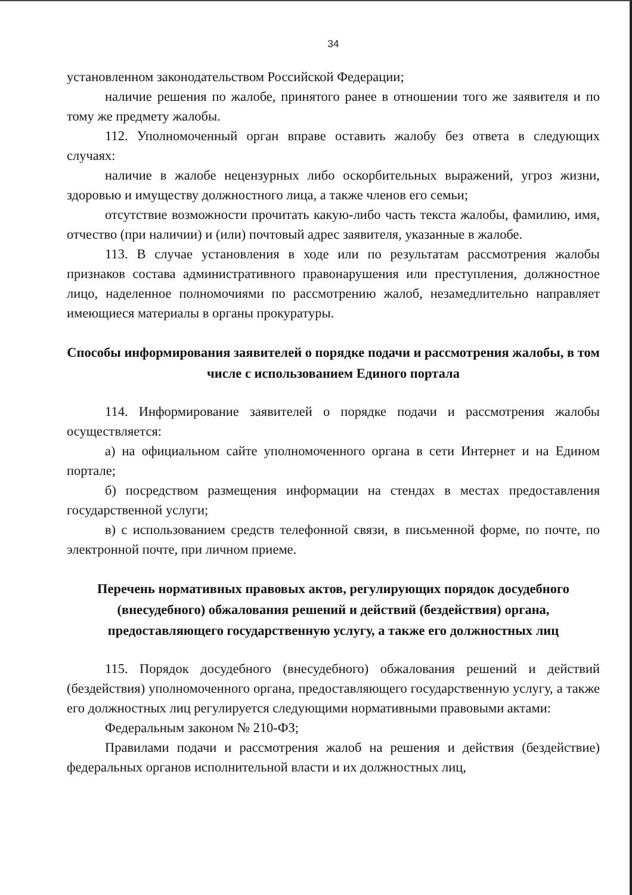34
установленном законодательством Российской Федерации;
наличие решения по жалобе, принятого ранее в отношении того же заявителя и по тому же предмету жалобы.
112. Уполномоченный орган вправе оставить жалобу без ответа в следующих случаях:
наличие в жалобе нецензурных либо оскорбительных выражений, угроз жизни, здоровью и имуществу должностного лица, а также членов его семьи;
отсутствие возможности прочитать какую-либо часть текста жалобы, фамилию, имя, отчество (при наличии) и (или) почтовый адрес заявителя, указанные в жалобе.
113. В случае установления в ходе или по результатам рассмотрения жалобы признаков состава административного правонарушения или преступления, должностное лицо, наделенное полномочиями по рассмотрению жалоб, незамедлительно направляет имеющиеся материалы в органы прокуратуры.
Способы информирования заявителей о порядке подачи и рассмотрения жалобы, в том числе с использованием Единого портала
114. Информирование заявителей о порядке подачи и рассмотрения жалобы осуществляется:
а) на официальном сайте уполномоченного органа в сети Интернет и на Едином портале;
б) посредством размещения информации на стендах в местах предоставления государственной услуги;
в) с использованием средств телефонной связи, в письменной форме, по почте, по электронной почте, при личном приеме.
Перечень нормативных правовых актов, регулирующих порядок досудебного (внесудебного) обжалования решений и действий (бездействия) органа, предоставляющего государственную услугу, а также его должностных лиц
115. Порядок досудебного (внесудебного) обжалования решений и действий (бездействия) уполномоченного органа, предоставляющего государственную услугу, а также его должностных лиц регулируется следующими нормативными правовыми актами:
Федеральным законом № 210-ФЗ;
Правилами подачи и рассмотрения жалоб на решения и действия (бездействие) федеральных органов исполнительной власти и их должностных лиц,